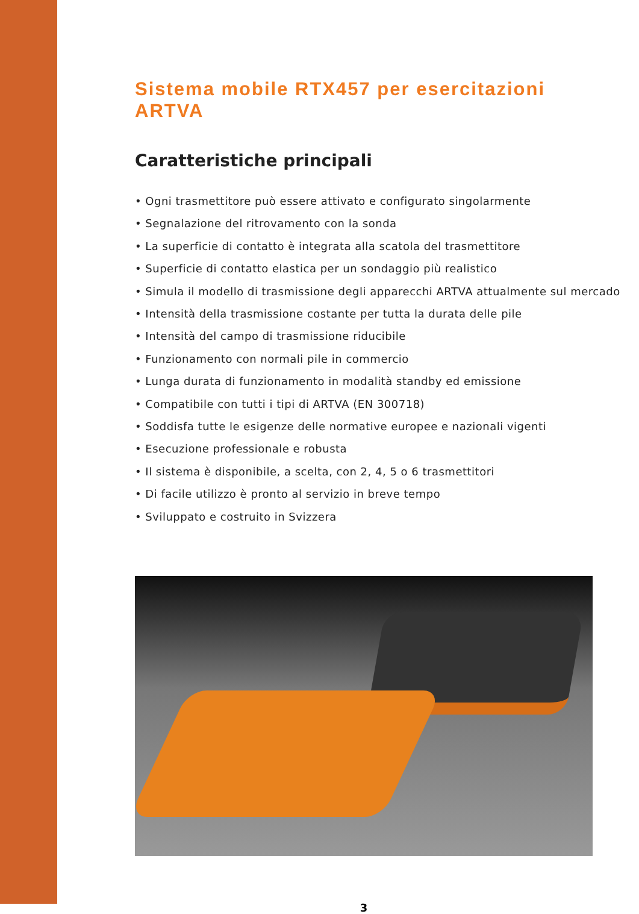Sistema mobile RTX457 per esercitazioni ARTVA
Caratteristiche principali
• Ogni trasmettitore può essere attivato e configurato singolarmente
• Segnalazione del ritrovamento con la sonda
• La superficie di contatto è integrata alla scatola del trasmettitore
• Superficie di contatto elastica per un sondaggio più realistico
• Simula il modello di trasmissione degli apparecchi ARTVA attualmente sul mercado
• Intensità della trasmissione costante per tutta la durata delle pile
• Intensità del campo di trasmissione riducibile
• Funzionamento con normali pile in commercio
• Lunga durata di funzionamento in modalità standby ed emissione
• Compatibile con tutti i tipi di ARTVA (EN 300718)
• Soddisfa tutte le esigenze delle normative europee e nazionali vigenti
• Esecuzione professionale e robusta
• Il sistema è disponibile, a scelta, con 2, 4, 5 o 6 trasmettitori
• Di facile utilizzo è pronto al servizio in breve tempo
• Sviluppato e costruito in Svizzera
3